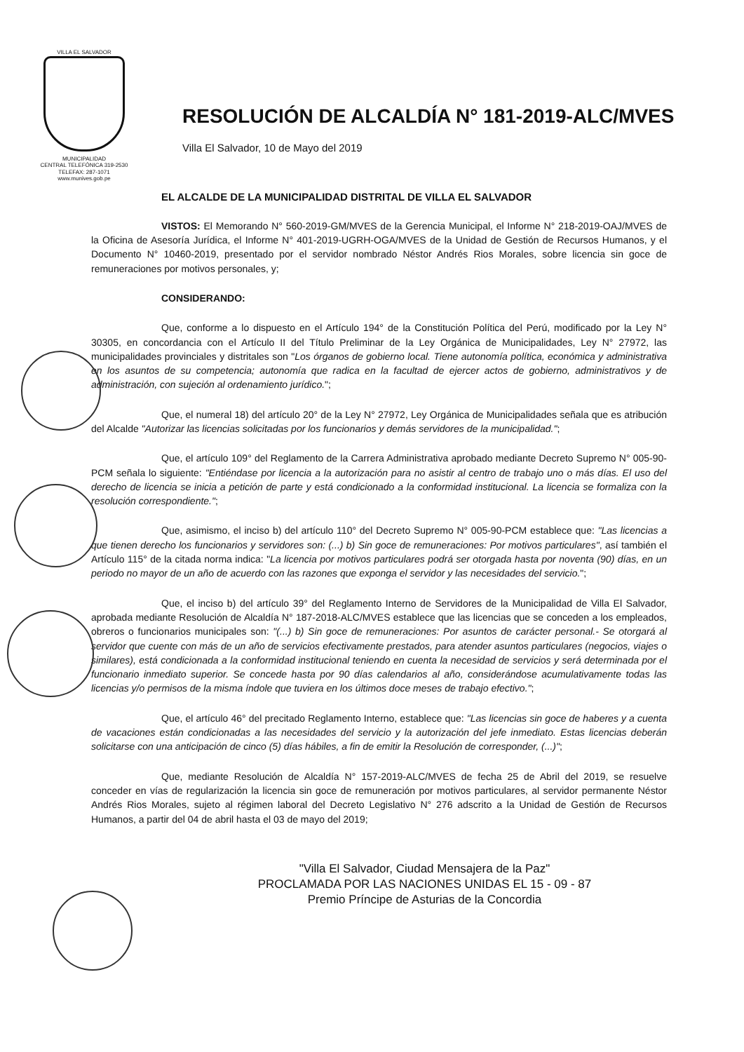VILLA EL SALVADOR
MUNICIPALIDAD
CENTRAL TELEFÓNICA 319-2530
TELEFAX: 287-1071
www.munives.gob.pe
RESOLUCIÓN DE ALCALDÍA N° 181-2019-ALC/MVES
Villa El Salvador, 10 de Mayo del 2019
EL ALCALDE DE LA MUNICIPALIDAD DISTRITAL DE VILLA EL SALVADOR
VISTOS: El Memorando N° 560-2019-GM/MVES de la Gerencia Municipal, el Informe N° 218-2019-OAJ/MVES de la Oficina de Asesoría Jurídica, el Informe N° 401-2019-UGRH-OGA/MVES de la Unidad de Gestión de Recursos Humanos, y el Documento N° 10460-2019, presentado por el servidor nombrado Néstor Andrés Rios Morales, sobre licencia sin goce de remuneraciones por motivos personales, y;
CONSIDERANDO:
Que, conforme a lo dispuesto en el Artículo 194° de la Constitución Política del Perú, modificado por la Ley N° 30305, en concordancia con el Artículo II del Título Preliminar de la Ley Orgánica de Municipalidades, Ley N° 27972, las municipalidades provinciales y distritales son "Los órganos de gobierno local. Tiene autonomía política, económica y administrativa en los asuntos de su competencia; autonomía que radica en la facultad de ejercer actos de gobierno, administrativos y de administración, con sujeción al ordenamiento jurídico.";
Que, el numeral 18) del artículo 20° de la Ley N° 27972, Ley Orgánica de Municipalidades señala que es atribución del Alcalde "Autorizar las licencias solicitadas por los funcionarios y demás servidores de la municipalidad.";
Que, el artículo 109° del Reglamento de la Carrera Administrativa aprobado mediante Decreto Supremo N° 005-90-PCM señala lo siguiente: "Entiéndase por licencia a la autorización para no asistir al centro de trabajo uno o más días. El uso del derecho de licencia se inicia a petición de parte y está condicionado a la conformidad institucional. La licencia se formaliza con la resolución correspondiente.";
Que, asimismo, el inciso b) del artículo 110° del Decreto Supremo N° 005-90-PCM establece que: "Las licencias a que tienen derecho los funcionarios y servidores son: (...) b) Sin goce de remuneraciones: Por motivos particulares", así también el Artículo 115° de la citada norma indica: "La licencia por motivos particulares podrá ser otorgada hasta por noventa (90) días, en un periodo no mayor de un año de acuerdo con las razones que exponga el servidor y las necesidades del servicio.";
Que, el inciso b) del artículo 39° del Reglamento Interno de Servidores de la Municipalidad de Villa El Salvador, aprobada mediante Resolución de Alcaldía N° 187-2018-ALC/MVES establece que las licencias que se conceden a los empleados, obreros o funcionarios municipales son: "(...) b) Sin goce de remuneraciones: Por asuntos de carácter personal.- Se otorgará al servidor que cuente con más de un año de servicios efectivamente prestados, para atender asuntos particulares (negocios, viajes o similares), está condicionada a la conformidad institucional teniendo en cuenta la necesidad de servicios y será determinada por el funcionario inmediato superior. Se concede hasta por 90 días calendarios al año, considerándose acumulativamente todas las licencias y/o permisos de la misma índole que tuviera en los últimos doce meses de trabajo efectivo.";
Que, el artículo 46° del precitado Reglamento Interno, establece que: "Las licencias sin goce de haberes y a cuenta de vacaciones están condicionadas a las necesidades del servicio y la autorización del jefe inmediato. Estas licencias deberán solicitarse con una anticipación de cinco (5) días hábiles, a fin de emitir la Resolución de corresponder, (...)";
Que, mediante Resolución de Alcaldía N° 157-2019-ALC/MVES de fecha 25 de Abril del 2019, se resuelve conceder en vías de regularización la licencia sin goce de remuneración por motivos particulares, al servidor permanente Néstor Andrés Rios Morales, sujeto al régimen laboral del Decreto Legislativo N° 276 adscrito a la Unidad de Gestión de Recursos Humanos, a partir del 04 de abril hasta el 03 de mayo del 2019;
"Villa El Salvador, Ciudad Mensajera de la Paz"
PROCLAMADA POR LAS NACIONES UNIDAS EL 15 - 09 - 87
Premio Príncipe de Asturias de la Concordia